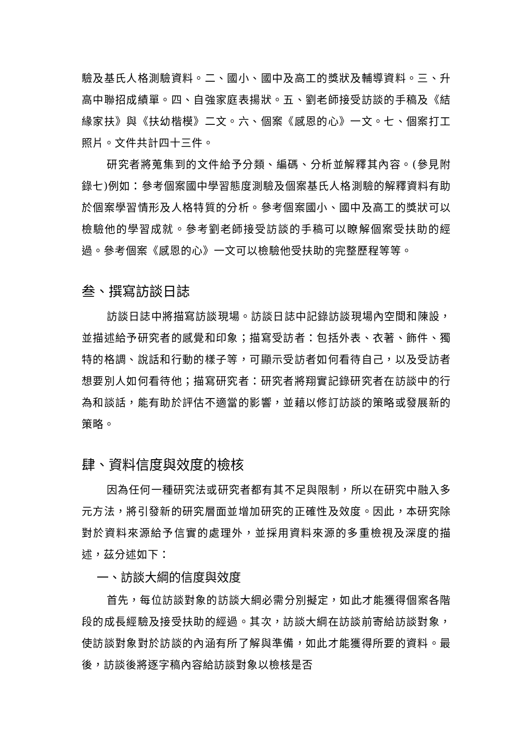驗及基氏人格測驗資料。二、國小、國中及高工的獎狀及輔導資料。三、升高中聯招成績單。四、自強家庭表揚狀。五、劉老師接受訪談的手稿及《結緣家扶》與《扶幼楷模》二文。六、個案《感恩的心》一文。七、個案打工照片。文件共計四十三件。
研究者將蒐集到的文件給予分類、編碼、分析並解釋其內容。(參見附錄七)例如：參考個案國中學習態度測驗及個案基氏人格測驗的解釋資料有助於個案學習情形及人格特質的分析。參考個案國小、國中及高工的獎狀可以檢驗他的學習成就。參考劉老師接受訪談的手稿可以瞭解個案受扶助的經過。參考個案《感恩的心》一文可以檢驗他受扶助的完整歷程等等。
叁、撰寫訪談日誌
訪談日誌中將描寫訪談現場。訪談日誌中記錄訪談現場內空間和陳設，並描述給予研究者的感覺和印象；描寫受訪者：包括外表、衣著、飾件、獨特的格調、說話和行動的樣子等，可顯示受訪者如何看待自己，以及受訪者想要別人如何看待他；描寫研究者：研究者將翔實記錄研究者在訪談中的行為和談話，能有助於評估不適當的影響，並藉以修訂訪談的策略或發展新的策略。
肆、資料信度與效度的檢核
因為任何一種研究法或研究者都有其不足與限制，所以在研究中融入多元方法，將引發新的研究層面並增加研究的正確性及效度。因此，本研究除對於資料來源給予信實的處理外，並採用資料來源的多重檢視及深度的描述，茲分述如下：
一、訪談大綱的信度與效度
首先，每位訪談對象的訪談大綱必需分別擬定，如此才能獲得個案各階段的成長經驗及接受扶助的經過。其次，訪談大綱在訪談前寄給訪談對象，使訪談對象對於訪談的內涵有所了解與準備，如此才能獲得所要的資料。最後，訪談後將逐字稿內容給訪談對象以檢核是否